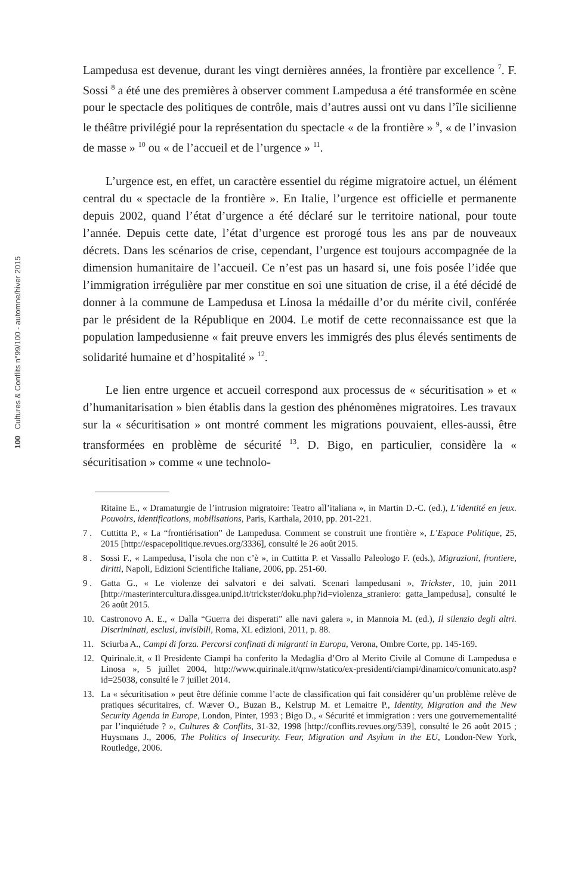100 Cultures & Conflits n°99/100 - automne/hiver 2015
Lampedusa est devenue, durant les vingt dernières années, la frontière par excellence <sup>7</sup>. F. Sossi <sup>8</sup> a été une des premières à observer comment Lampedusa a été transformée en scène pour le spectacle des politiques de contrôle, mais d’autres aussi ont vu dans l’île sicilienne le théâtre privilégié pour la représentation du spectacle « de la frontière » <sup>9</sup>, « de l’invasion de masse » <sup>10</sup> ou « de l’accueil et de l’urgence » <sup>11</sup>.
L’urgence est, en effet, un caractère essentiel du régime migratoire actuel, un élément central du « spectacle de la frontière ». En Italie, l’urgence est officielle et permanente depuis 2002, quand l’état d’urgence a été déclaré sur le territoire national, pour toute l’année. Depuis cette date, l’état d’urgence est prorogé tous les ans par de nouveaux décrets. Dans les scénarios de crise, cependant, l’urgence est toujours accompagnée de la dimension humanitaire de l’accueil. Ce n’est pas un hasard si, une fois posée l’idée que l’immigration irrégulière par mer constitue en soi une situation de crise, il a été décidé de donner à la commune de Lampedusa et Linosa la médaille d’or du mérite civil, conférée par le président de la République en 2004. Le motif de cette reconnaissance est que la population lampedusienne « fait preuve envers les immigrés des plus élevés sentiments de solidarité humaine et d’hospitalité » <sup>12</sup>.
Le lien entre urgence et accueil correspond aux processus de « sécuritisation » et « d’humanitarisation » bien établis dans la gestion des phénomènes migratoires. Les travaux sur la « sécuritisation » ont montré comment les migrations pouvaient, elles-aussi, être transformées en problème de sécurité <sup>13</sup>. D. Bigo, en particulier, considère la « sécuritisation » comme « une technolo-
Ritaine E., « Dramaturgie de l’intrusion migratoire: Teatro all’italiana », in Martin D.-C. (ed.), L’identité en jeux. Pouvoirs, identifications, mobilisations, Paris, Karthala, 2010, pp. 201-221.
7 . Cuttitta P., « La “frontiérisation” de Lampedusa. Comment se construit une frontière », L’Espace Politique, 25, 2015 [http://espacepolitique.revues.org/3336], consulté le 26 août 2015.
8 . Sossi F., « Lampedusa, l’isola che non c’è », in Cuttitta P. et Vassallo Paleologo F. (eds.), Migrazioni, frontiere, diritti, Napoli, Edizioni Scientifiche Italiane, 2006, pp. 251-60.
9 . Gatta G., « Le violenze dei salvatori e dei salvati. Scenari lampedusani », Trickster, 10, juin 2011 [http://masterintercultura.dissgea.unipd.it/trickster/doku.php?id=violenza_straniero: gatta_lampedusa], consulté le 26 août 2015.
10. Castronovo A. E., « Dalla “Guerra dei disperati” alle navi galera », in Mannoia M. (ed.), Il silenzio degli altri. Discriminati, esclusi, invisibili, Roma, XL edizioni, 2011, p. 88.
11. Sciurba A., Campi di forza. Percorsi confinati di migranti in Europa, Verona, Ombre Corte, pp. 145-169.
12. Quirinale.it, « Il Presidente Ciampi ha conferito la Medaglia d’Oro al Merito Civile al Comune di Lampedusa e Linosa », 5 juillet 2004, http://www.quirinale.it/qrnw/statico/ex-presidenti/ciampi/dinamico/comunicato.asp?id=25038, consulté le 7 juillet 2014.
13. La « sécuritisation » peut être définie comme l’acte de classification qui fait considérer qu’un problème relève de pratiques sécuritaires, cf. Wæver O., Buzan B., Kelstrup M. et Lemaitre P., Identity, Migration and the New Security Agenda in Europe, London, Pinter, 1993 ; Bigo D., « Sécurité et immigration : vers une gouvernementalité par l’inquiétude ? », Cultures & Conflits, 31-32, 1998 [http://conflits.revues.org/539], consulté le 26 août 2015 ; Huysmans J., 2006, The Politics of Insecurity. Fear, Migration and Asylum in the EU, London-New York, Routledge, 2006.